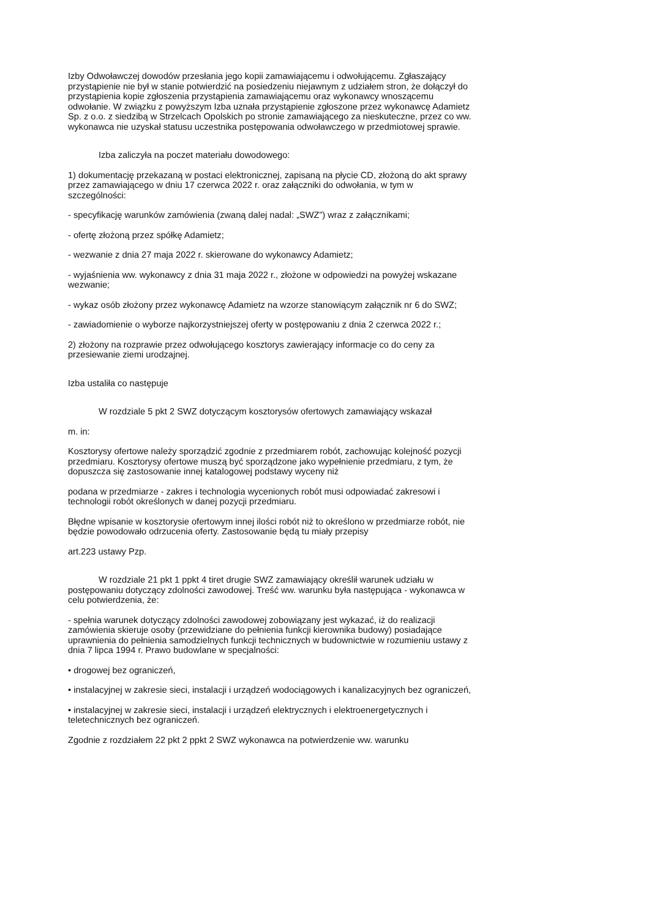Izby Odwoławczej dowodów przesłania jego kopii zamawiającemu i odwołującemu. Zgłaszający przystąpienie nie był w stanie potwierdzić na posiedzeniu niejawnym z udziałem stron, że dołączył do przystąpienia kopie zgłoszenia przystąpienia zamawiającemu oraz wykonawcy wnoszącemu odwołanie. W związku z powyższym Izba uznała przystąpienie zgłoszone przez wykonawcę Adamietz Sp. z o.o. z siedzibą w Strzelcach Opolskich po stronie zamawiającego za nieskuteczne, przez co ww. wykonawca nie uzyskał statusu uczestnika postępowania odwoławczego w przedmiotowej sprawie.
Izba zaliczyła na poczet materiału dowodowego:
1) dokumentację przekazaną w postaci elektronicznej, zapisaną na płycie CD, złożoną do akt sprawy przez zamawiającego w dniu 17 czerwca 2022 r. oraz załączniki do odwołania, w tym w szczególności:
- specyfikację warunków zamówienia (zwaną dalej nadal: „SWZ”) wraz z załącznikami;
- ofertę złożoną przez spółkę Adamietz;
- wezwanie z dnia 27 maja 2022 r. skierowane do wykonawcy Adamietz;
- wyjaśnienia ww. wykonawcy z dnia 31 maja 2022 r., złożone w odpowiedzi na powyżej wskazane wezwanie;
- wykaz osób złożony przez wykonawcę Adamietz na wzorze stanowiącym załącznik nr 6 do SWZ;
- zawiadomienie o wyborze najkorzystniejszej oferty w postępowaniu z dnia 2 czerwca 2022 r.;
2) złożony na rozprawie przez odwołującego kosztorys zawierający informacje co do ceny za przesiewanie ziemi urodzajnej.
Izba ustaliła co następuje
W rozdziale 5 pkt 2 SWZ dotyczącym kosztorysów ofertowych zamawiający wskazał
m. in:
Kosztorysy ofertowe należy sporządzić zgodnie z przedmiarem robót, zachowując kolejność pozycji przedmiaru. Kosztorysy ofertowe muszą być sporządzone jako wypełnienie przedmiaru, z tym, że dopuszcza się zastosowanie innej katalogowej podstawy wyceny niż
podana w przedmiarze - zakres i technologia wycenionych robót musi odpowiadać zakresowi i technologii robót określonych w danej pozycji przedmiaru.
Błędne wpisanie w kosztorysie ofertowym innej ilości robót niż to określono w przedmiarze robót, nie będzie powodowało odrzucenia oferty. Zastosowanie będą tu miały przepisy
art.223 ustawy Pzp.
W rozdziale 21 pkt 1 ppkt 4 tiret drugie SWZ zamawiający określił warunek udziału w postępowaniu dotyczący zdolności zawodowej. Treść ww. warunku była następująca - wykonawca w celu potwierdzenia, że:
- spełnia warunek dotyczący zdolności zawodowej zobowiązany jest wykazać, iż do realizacji zamówienia skieruje osoby (przewidziane do pełnienia funkcji kierownika budowy) posiadające uprawnienia do pełnienia samodzielnych funkcji technicznych w budownictwie w rozumieniu ustawy z dnia 7 lipca 1994 r. Prawo budowlane w specjalności:
• drogowej bez ograniczeń,
• instalacyjnej w zakresie sieci, instalacji i urządzeń wodociągowych i kanalizacyjnych bez ograniczeń,
• instalacyjnej w zakresie sieci, instalacji i urządzeń elektrycznych i elektroenergetycznych i teletechnicznych bez ograniczeń.
Zgodnie z rozdziałem 22 pkt 2 ppkt 2 SWZ wykonawca na potwierdzenie ww. warunku